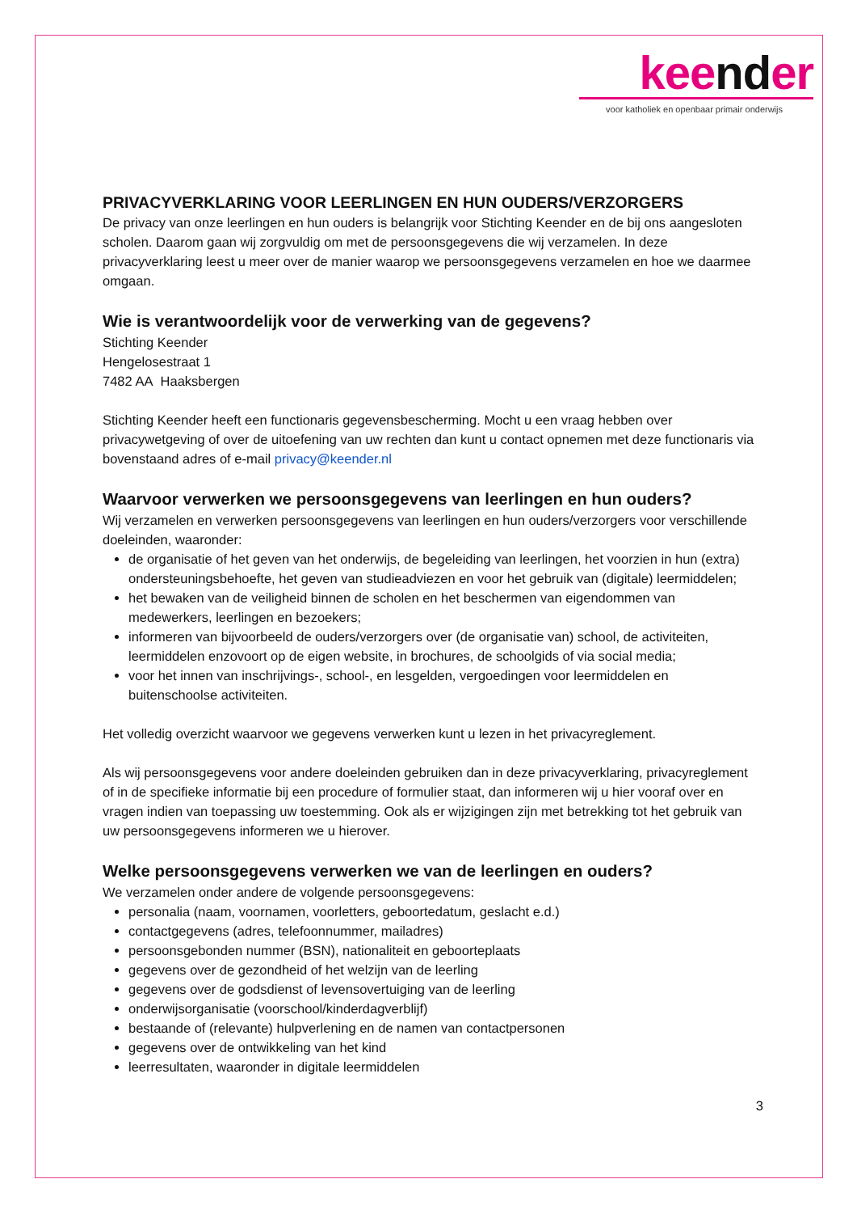keender
voor katholiek en openbaar primair onderwijs
PRIVACYVERKLARING VOOR LEERLINGEN EN HUN OUDERS/VERZORGERS
De privacy van onze leerlingen en hun ouders is belangrijk voor Stichting Keender en de bij ons aangesloten scholen. Daarom gaan wij zorgvuldig om met de persoonsgegevens die wij verzamelen. In deze privacyverklaring leest u meer over de manier waarop we persoonsgegevens verzamelen en hoe we daarmee omgaan.
Wie is verantwoordelijk voor de verwerking van de gegevens?
Stichting Keender
Hengelosestraat 1
7482 AA Haaksbergen
Stichting Keender heeft een functionaris gegevensbescherming. Mocht u een vraag hebben over privacywetgeving of over de uitoefening van uw rechten dan kunt u contact opnemen met deze functionaris via bovenstaand adres of e-mail privacy@keender.nl
Waarvoor verwerken we persoonsgegevens van leerlingen en hun ouders?
Wij verzamelen en verwerken persoonsgegevens van leerlingen en hun ouders/verzorgers voor verschillende doeleinden, waaronder:
de organisatie of het geven van het onderwijs, de begeleiding van leerlingen, het voorzien in hun (extra) ondersteuningsbehoefte, het geven van studieadviezen en voor het gebruik van (digitale) leermiddelen;
het bewaken van de veiligheid binnen de scholen en het beschermen van eigendommen van medewerkers, leerlingen en bezoekers;
informeren van bijvoorbeeld de ouders/verzorgers over (de organisatie van) school, de activiteiten, leermiddelen enzovoort op de eigen website, in brochures, de schoolgids of via social media;
voor het innen van inschrijvings-, school-, en lesgelden, vergoedingen voor leermiddelen en buitenschoolse activiteiten.
Het volledig overzicht waarvoor we gegevens verwerken kunt u lezen in het privacyreglement.
Als wij persoonsgegevens voor andere doeleinden gebruiken dan in deze privacyverklaring, privacyreglement of in de specifieke informatie bij een procedure of formulier staat, dan informeren wij u hier vooraf over en vragen indien van toepassing uw toestemming. Ook als er wijzigingen zijn met betrekking tot het gebruik van uw persoonsgegevens informeren we u hierover.
Welke persoonsgegevens verwerken we van de leerlingen en ouders?
We verzamelen onder andere de volgende persoonsgegevens:
personalia (naam, voornamen, voorletters, geboortedatum, geslacht e.d.)
contactgegevens (adres, telefoonnummer, mailadres)
persoonsgebonden nummer (BSN), nationaliteit en geboorteplaats
gegevens over de gezondheid of het welzijn van de leerling
gegevens over de godsdienst of levensovertuiging van de leerling
onderwijsorganisatie (voorschool/kinderdagverblijf)
bestaande of (relevante) hulpverlening en de namen van contactpersonen
gegevens over de ontwikkeling van het kind
leerresultaten, waaronder in digitale leermiddelen
3